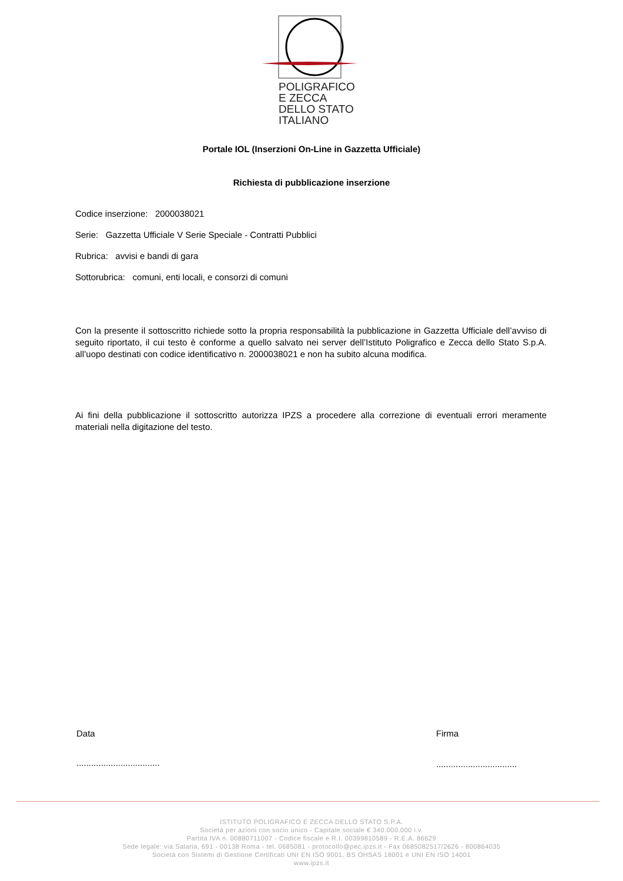POLIGRAFICO
E ZECCA
DELLO STATO
ITALIANO
Portale IOL (Inserzioni On-Line in Gazzetta Ufficiale)
Richiesta di pubblicazione inserzione
Codice inserzione: 2000038021
Serie: Gazzetta Ufficiale V Serie Speciale - Contratti Pubblici
Rubrica: avvisi e bandi di gara
Sottorubrica: comuni, enti locali, e consorzi di comuni
Con la presente il sottoscritto richiede sotto la propria responsabilità la pubblicazione in Gazzetta Ufficiale dell’avviso di seguito riportato, il cui testo è conforme a quello salvato nei server dell’Istituto Poligrafico e Zecca dello Stato S.p.A. all’uopo destinati con codice identificativo n. 2000038021 e non ha subito alcuna modifica.
Ai fini della pubblicazione il sottoscritto autorizza IPZS a procedere alla correzione di eventuali errori meramente materiali nella digitazione del testo.
Data Firma
..................................
.................................
ISTITUTO POLIGRAFICO E ZECCA DELLO STATO S.P.A.
Società per azioni con socio unico - Capitale sociale € 340.000.000 i.v.
Partita IVA n. 00880711007 - Codice fiscale e R.I. 00399810589 - R.E.A. 86629
Sede legale: via Salaria, 691 - 00138 Roma - tel. 0685081 - protocollo@pec.ipzs.it - Fax 0685082517/2626 - 800864035
Società con Sistemi di Gestione Certificati UNI EN ISO 9001, BS OHSAS 18001 e UNI EN ISO 14001
www.ipzs.it